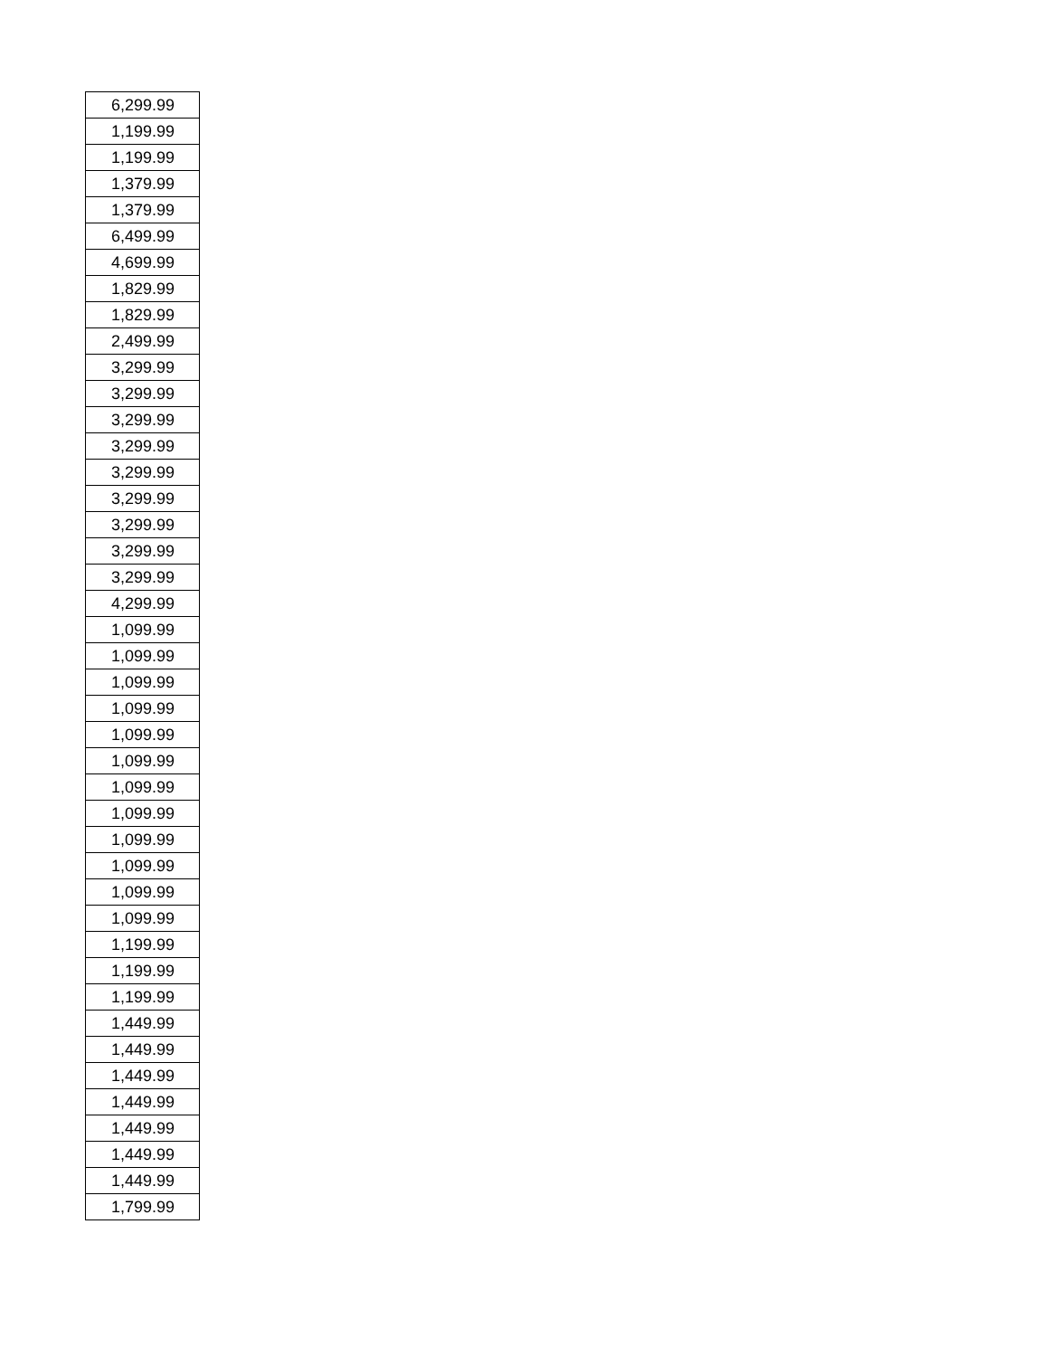| 6,299.99 |
| 1,199.99 |
| 1,199.99 |
| 1,379.99 |
| 1,379.99 |
| 6,499.99 |
| 4,699.99 |
| 1,829.99 |
| 1,829.99 |
| 2,499.99 |
| 3,299.99 |
| 3,299.99 |
| 3,299.99 |
| 3,299.99 |
| 3,299.99 |
| 3,299.99 |
| 3,299.99 |
| 3,299.99 |
| 3,299.99 |
| 4,299.99 |
| 1,099.99 |
| 1,099.99 |
| 1,099.99 |
| 1,099.99 |
| 1,099.99 |
| 1,099.99 |
| 1,099.99 |
| 1,099.99 |
| 1,099.99 |
| 1,099.99 |
| 1,099.99 |
| 1,099.99 |
| 1,199.99 |
| 1,199.99 |
| 1,199.99 |
| 1,449.99 |
| 1,449.99 |
| 1,449.99 |
| 1,449.99 |
| 1,449.99 |
| 1,449.99 |
| 1,449.99 |
| 1,799.99 |